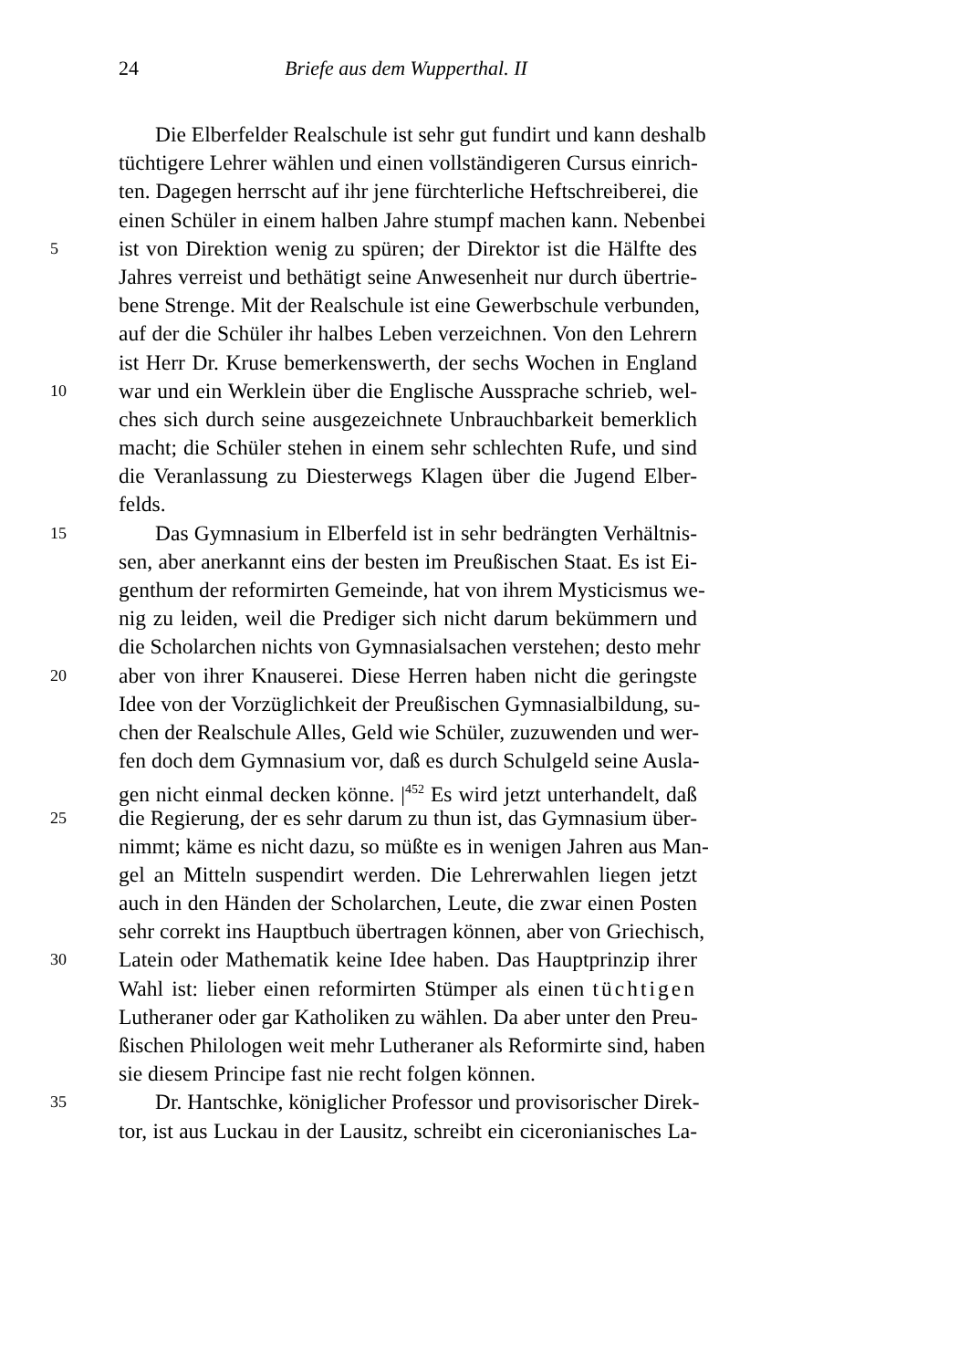24 Briefe aus dem Wupperthal. II
Die Elberfelder Realschule ist sehr gut fundirt und kann deshalb
tüchtigere Lehrer wählen und einen vollständigeren Cursus einrich-
ten. Dagegen herrscht auf ihr jene fürchterliche Heftschreiberei, die
einen Schüler in einem halben Jahre stumpf machen kann. Nebenbei
5 ist von Direktion wenig zu spüren; der Direktor ist die Hälfte des
Jahres verreist und bethätigt seine Anwesenheit nur durch übertrie-
bene Strenge. Mit der Realschule ist eine Gewerbschule verbunden,
auf der die Schüler ihr halbes Leben verzeichnen. Von den Lehrern
ist Herr Dr. Kruse bemerkenswerth, der sechs Wochen in England
10 war und ein Werklein über die Englische Aussprache schrieb, wel-
ches sich durch seine ausgezeichnete Unbrauchbarkeit bemerklich
macht; die Schüler stehen in einem sehr schlechten Rufe, und sind
die Veranlassung zu Diesterwegs Klagen über die Jugend Elber-
felds.
15 Das Gymnasium in Elberfeld ist in sehr bedrängten Verhältnis-
sen, aber anerkannt eins der besten im Preußischen Staat. Es ist Ei-
genthum der reformirten Gemeinde, hat von ihrem Mysticismus we-
nig zu leiden, weil die Prediger sich nicht darum bekümmern und
die Scholarchen nichts von Gymnasialsachen verstehen; desto mehr
20 aber von ihrer Knauserei. Diese Herren haben nicht die geringste
Idee von der Vorzüglichkeit der Preußischen Gymnasialbildung, su-
chen der Realschule Alles, Geld wie Schüler, zuzuwenden und wer-
fen doch dem Gymnasium vor, daß es durch Schulgeld seine Ausla-
gen nicht einmal decken könne. |<sup>452</sup> Es wird jetzt unterhandelt, daß
25 die Regierung, der es sehr darum zu thun ist, das Gymnasium über-
nimmt; käme es nicht dazu, so müßte es in wenigen Jahren aus Man-
gel an Mitteln suspendirt werden. Die Lehrerwahlen liegen jetzt
auch in den Händen der Scholarchen, Leute, die zwar einen Posten
sehr correkt ins Hauptbuch übertragen können, aber von Griechisch,
30 Latein oder Mathematik keine Idee haben. Das Hauptprinzip ihrer
Wahl ist: lieber einen reformirten Stümper als einen tüchtigen
Lutheraner oder gar Katholiken zu wählen. Da aber unter den Preu-
ßischen Philologen weit mehr Lutheraner als Reformirte sind, haben
sie diesem Principe fast nie recht folgen können.
35 Dr. Hantschke, königlicher Professor und provisorischer Direk-
tor, ist aus Luckau in der Lausitz, schreibt ein ciceronianisches La-